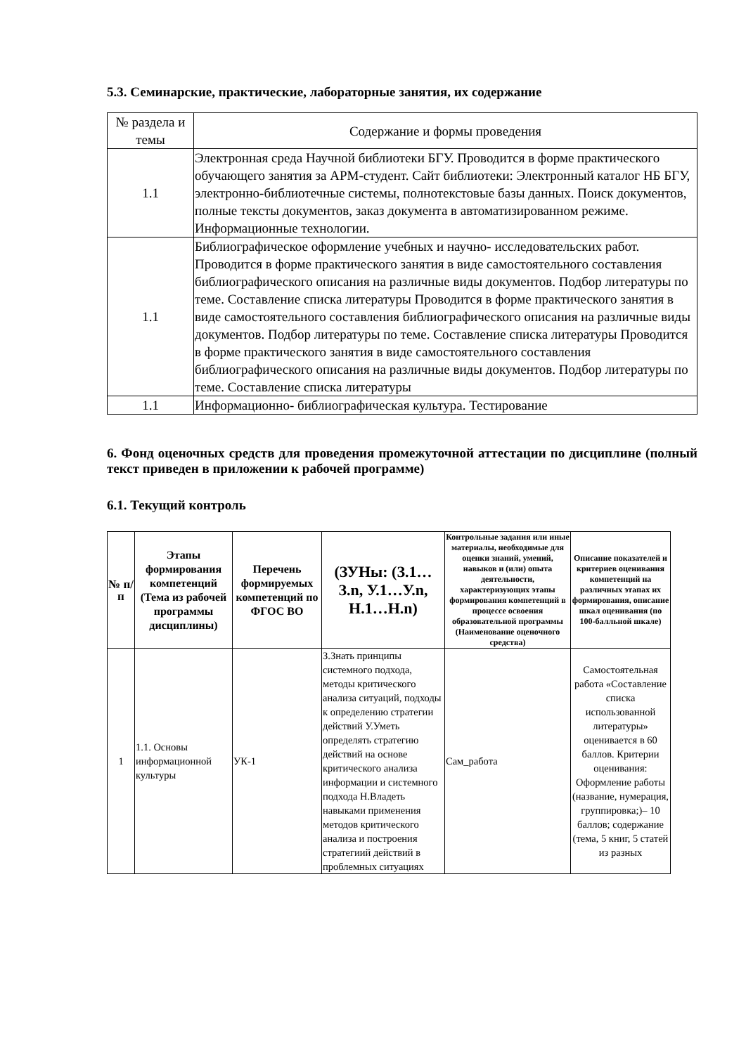5.3. Семинарские, практические, лабораторные занятия, их содержание
| № раздела и темы | Содержание и формы проведения |
| 1.1 | Электронная среда Научной библиотеки БГУ. Проводится в форме практического обучающего занятия за АРМ-студент. Сайт библиотеки: Электронный каталог НБ БГУ, электронно-библиотечные системы, полнотекстовые базы данных. Поиск документов, полные тексты документов, заказ документа в автоматизированном режиме. Информационные технологии. |
| 1.1 | Библиографическое оформление учебных и научно- исследовательских работ. Проводится в форме практического занятия в виде самостоятельного составления библиографического описания на различные виды документов. Подбор литературы по теме. Составление списка литературы Проводится в форме практического занятия в виде самостоятельного составления библиографического описания на различные виды документов. Подбор литературы по теме. Составление списка литературы Проводится в форме практического занятия в виде самостоятельного составления библиографического описания на различные виды документов. Подбор литературы по теме. Составление списка литературы |
| 1.1 | Информационно- библиографическая культура. Тестирование |
6. Фонд оценочных средств для проведения промежуточной аттестации по дисциплине (полный текст приведен в приложении к рабочей программе)
6.1. Текущий контроль
| № п/п | Этапы формирования компетенций (Тема из рабочей программы дисциплины) | Перечень формируемых компетенций по ФГОС ВО | (ЗУНы: (З.1…З.n, У.1…У.n, Н.1…Н.n) | Контрольные задания или иные материалы, необходимые для оценки знаний, умений, навыков и (или) опыта деятельности, характеризующих этапы формирования компетенций в процессе освоения образовательной программы (Наименование оценочного средства) | Описание показателей и критериев оценивания компетенций на различных этапах их формирования, описание шкал оценивания (по 100-балльной шкале) |
| --- | --- | --- | --- | --- | --- |
| 1 | 1.1. Основы информационной культуры | УК-1 | З.Знать принципы системного подхода, методы критического анализа ситуаций, подходы к определению стратегии действий У.Уметь определять стратегию действий на основе критического анализа информации и системного подхода Н.Владеть навыками применения методов критического анализа и построения стратегиий действий в проблемных ситуациях | Сам_работа | Самостоятельная работа «Составление списка использованной литературы» оценивается в 60 баллов. Критерии оценивания: Оформление работы (название, нумерация, группировка;)– 10 баллов; содержание (тема, 5 книг, 5 статей из разных |